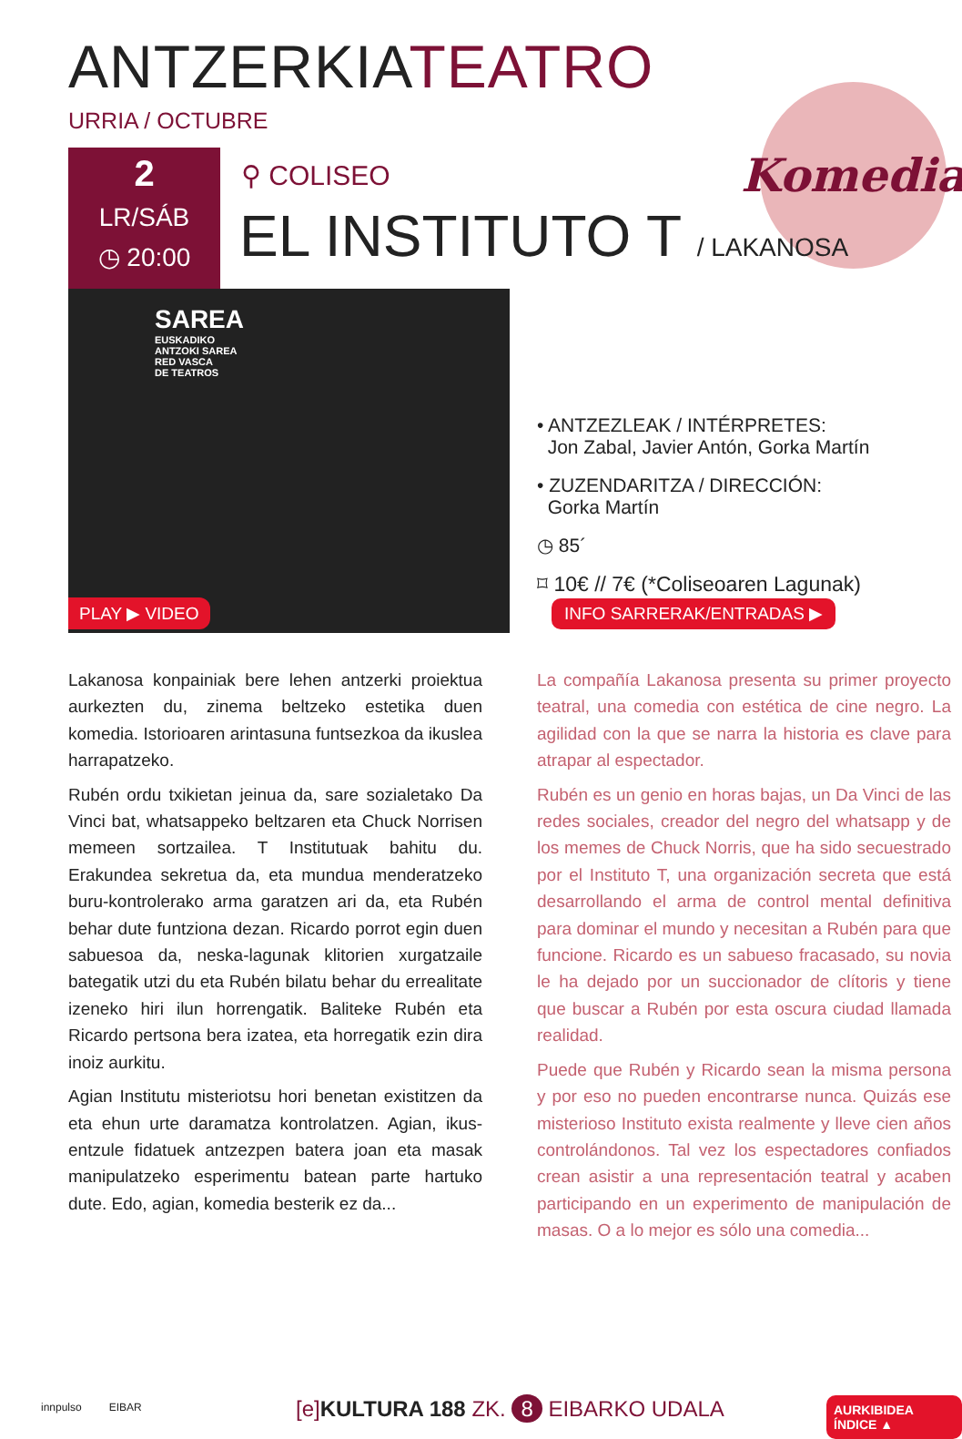ANTZERKIATEATRO
URRIA / OCTUBRE
Komedia
2
LR/SÁB
◷ 20:00
⚲ COLISEO
EL INSTITUTO T / LAKANOSA
SAREA
EUSKADIKO
ANTZOKI SAREA
RED VASCA
DE TEATROS
PLAY ▶ VIDEO
• ANTZEZLEAK / INTÉRPRETES:
Jon Zabal, Javier Antón, Gorka Martín
• ZUZENDARITZA / DIRECCIÓN:
Gorka Martín
◷ 85´
⌑ 10€ // 7€ (*Coliseoaren Lagunak)
INFO SARRERAK/ENTRADAS ▶
Lakanosa konpainiak bere lehen antzerki proiektua aurkezten du, zinema beltzeko estetika duen komedia. Istorioaren arintasuna funtsezkoa da ikuslea harrapatzeko.
Rubén ordu txikietan jeinua da, sare sozialetako Da Vinci bat, whatsappeko beltzaren eta Chuck Norrisen memeen sortzailea. T Institutuak bahitu du. Erakundea sekretua da, eta mundua menderatzeko buru-kontrolerako arma garatzen ari da, eta Rubén behar dute funtziona dezan. Ricardo porrot egin duen sabuesoa da, neska-lagunak klitorien xurgatzaile bategatik utzi du eta Rubén bilatu behar du errealitate izeneko hiri ilun horrengatik. Baliteke Rubén eta Ricardo pertsona bera izatea, eta horregatik ezin dira inoiz aurkitu.
Agian Institutu misteriotsu hori benetan existitzen da eta ehun urte daramatza kontrolatzen. Agian, ikus-entzule fidatuek antzezpen batera joan eta masak manipulatzeko esperimentu batean parte hartuko dute. Edo, agian, komedia besterik ez da...
La compañía Lakanosa presenta su primer proyecto teatral, una comedia con estética de cine negro. La agilidad con la que se narra la historia es clave para atrapar al espectador.
Rubén es un genio en horas bajas, un Da Vinci de las redes sociales, creador del negro del whatsapp y de los memes de Chuck Norris, que ha sido secuestrado por el Instituto T, una organización secreta que está desarrollando el arma de control mental definitiva para dominar el mundo y necesitan a Rubén para que funcione. Ricardo es un sabueso fracasado, su novia le ha dejado por un succionador de clítoris y tiene que buscar a Rubén por esta oscura ciudad llamada realidad.
Puede que Rubén y Ricardo sean la misma persona y por eso no pueden encontrarse nunca. Quizás ese misterioso Instituto exista realmente y lleve cien años controlándonos. Tal vez los espectadores confiados crean asistir a una representación teatral y acaben participando en un experimento de manipulación de masas. O a lo mejor es sólo una comedia...
innpulso EIBAR
[e]KULTURA 188 ZK. 8 EIBARKO UDALA
AURKIBIDEA ÍNDICE ▲